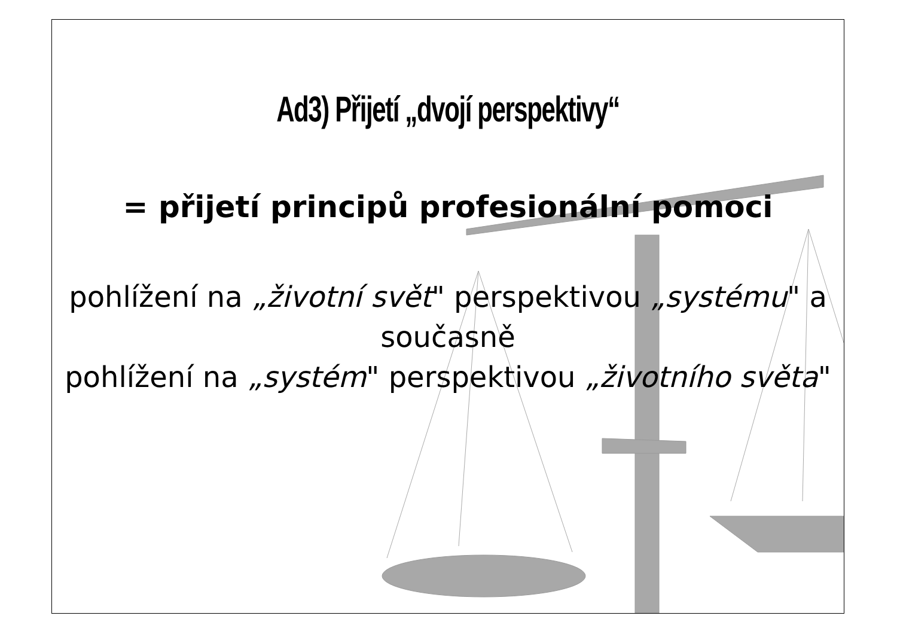Ad3) Přijetí „dvojí perspektivy“
= přijetí principů profesionální pomoci
pohlížení na „životní svět" perspektivou „systému" a současně
pohlížení na „systém" perspektivou „životního světa"